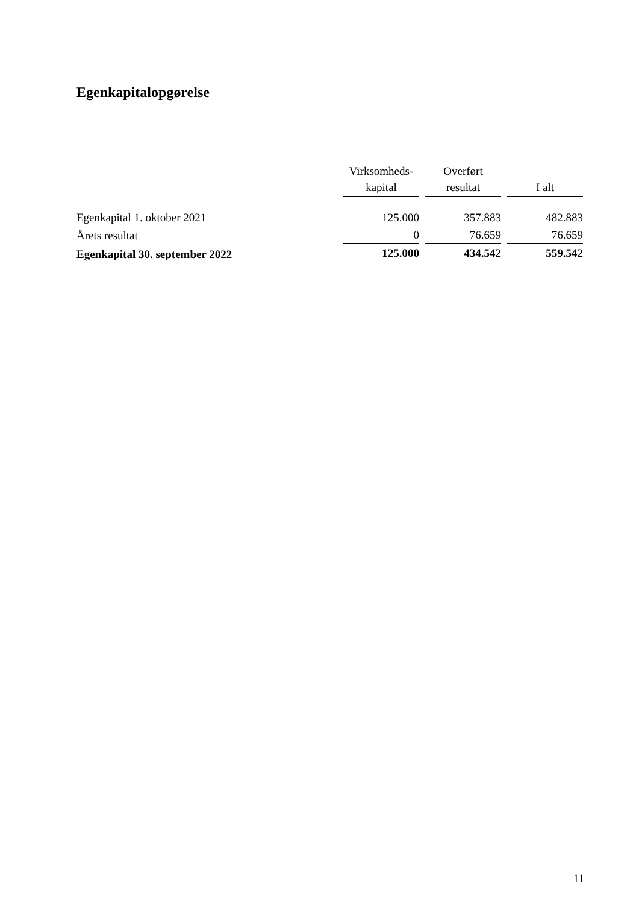Egenkapitalopgørelse
| | Virksomheds- kapital | | Overført resultat | | I alt |
| --- | --- | --- | --- | --- | --- |
| Egenkapital 1. oktober 2021 | 125.000 | | 357.883 | | 482.883 |
| Årets resultat | 0 | | 76.659 | | 76.659 |
| Egenkapital 30. september 2022 | 125.000 | | 434.542 | | 559.542 |
11